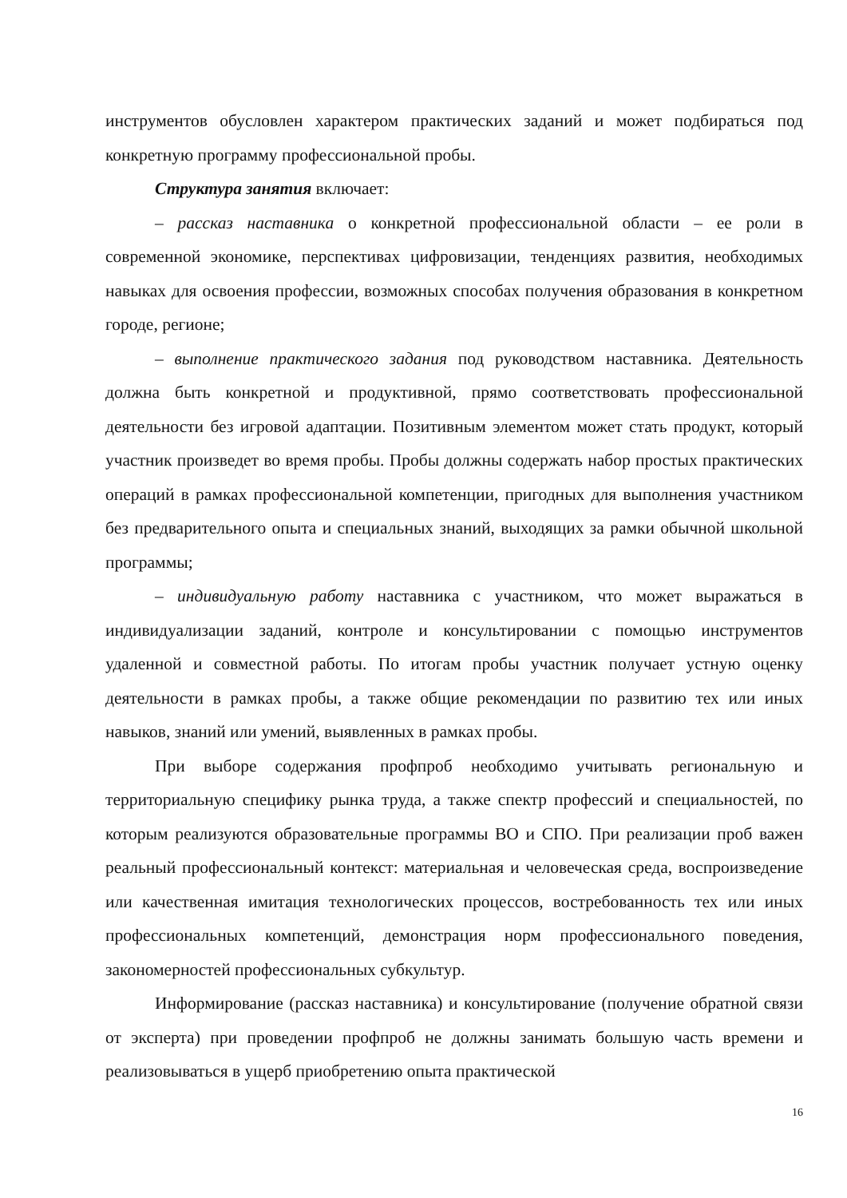инструментов обусловлен характером практических заданий и может подбираться под конкретную программу профессиональной пробы.
Структура занятия включает:
– рассказ наставника о конкретной профессиональной области – ее роли в современной экономике, перспективах цифровизации, тенденциях развития, необходимых навыках для освоения профессии, возможных способах получения образования в конкретном городе, регионе;
– выполнение практического задания под руководством наставника. Деятельность должна быть конкретной и продуктивной, прямо соответствовать профессиональной деятельности без игровой адаптации. Позитивным элементом может стать продукт, который участник произведет во время пробы. Пробы должны содержать набор простых практических операций в рамках профессиональной компетенции, пригодных для выполнения участником без предварительного опыта и специальных знаний, выходящих за рамки обычной школьной программы;
– индивидуальную работу наставника с участником, что может выражаться в индивидуализации заданий, контроле и консультировании с помощью инструментов удаленной и совместной работы. По итогам пробы участник получает устную оценку деятельности в рамках пробы, а также общие рекомендации по развитию тех или иных навыков, знаний или умений, выявленных в рамках пробы.
При выборе содержания профпроб необходимо учитывать региональную и территориальную специфику рынка труда, а также спектр профессий и специальностей, по которым реализуются образовательные программы ВО и СПО. При реализации проб важен реальный профессиональный контекст: материальная и человеческая среда, воспроизведение или качественная имитация технологических процессов, востребованность тех или иных профессиональных компетенций, демонстрация норм профессионального поведения, закономерностей профессиональных субкультур.
Информирование (рассказ наставника) и консультирование (получение обратной связи от эксперта) при проведении профпроб не должны занимать большую часть времени и реализовываться в ущерб приобретению опыта практической
16